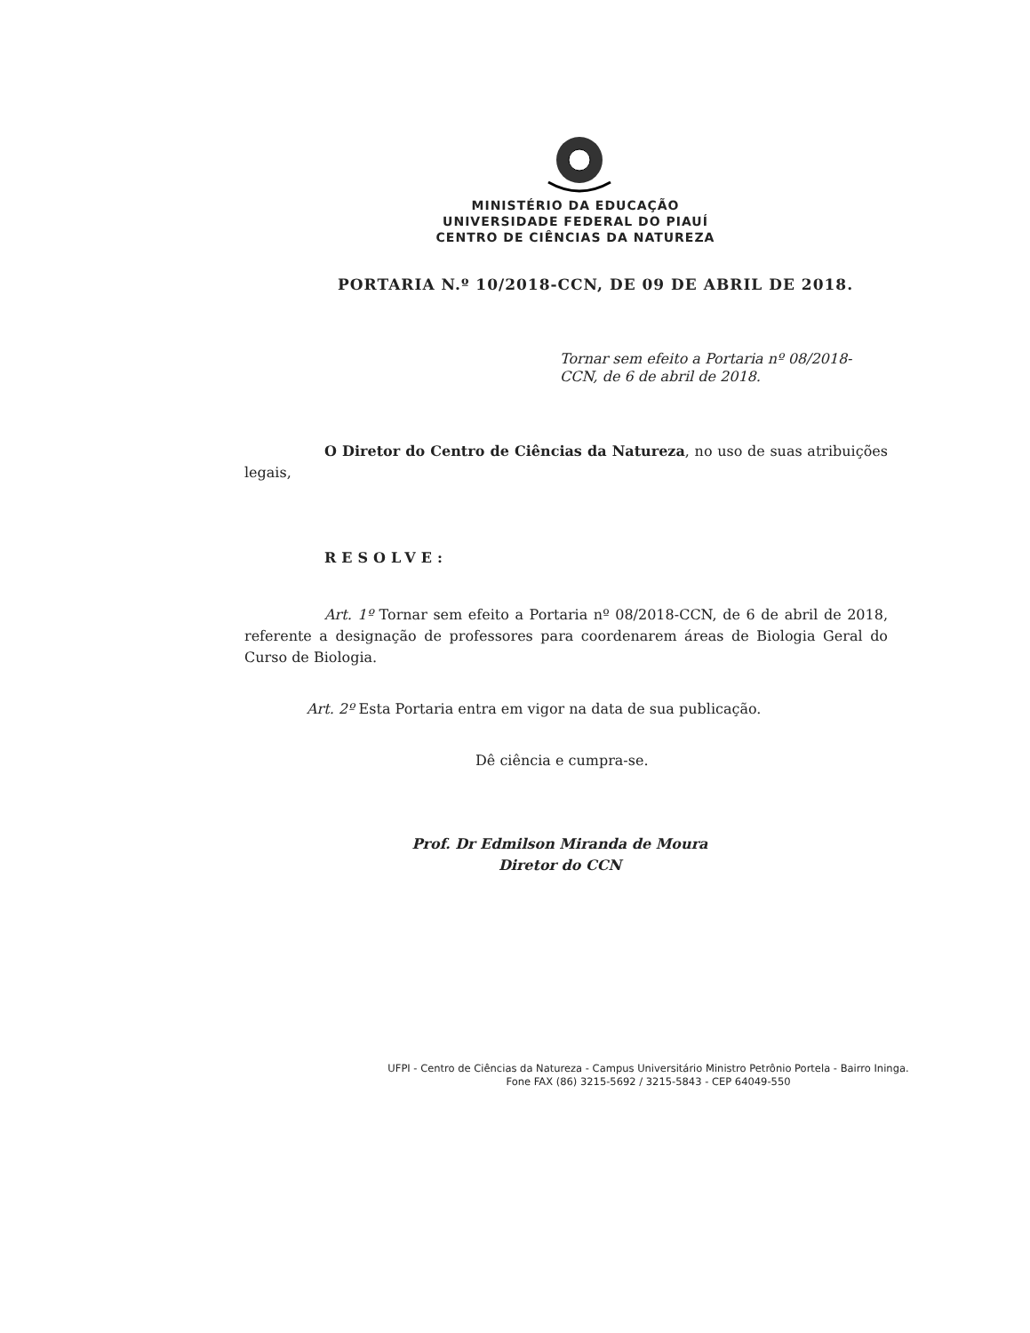MINISTÉRIO DA EDUCAÇÃO
UNIVERSIDADE FEDERAL DO PIAUÍ
CENTRO DE CIÊNCIAS DA NATUREZA
PORTARIA N.º 10/2018-CCN, DE 09 DE ABRIL DE 2018.
Tornar sem efeito a Portaria nº 08/2018-CCN, de 6 de abril de 2018.
O Diretor do Centro de Ciências da Natureza, no uso de suas atribuições legais,
RESOLVE:
Art. 1º Tornar sem efeito a Portaria nº 08/2018-CCN, de 6 de abril de 2018, referente a designação de professores para coordenarem áreas de Biologia Geral do Curso de Biologia.
Art. 2º Esta Portaria entra em vigor na data de sua publicação.
Dê ciência e cumpra-se.
Prof. Dr Edmilson Miranda de Moura
Diretor do CCN
UFPI - Centro de Ciências da Natureza - Campus Universitário Ministro Petrônio Portela - Bairro Ininga.
Fone FAX (86) 3215-5692 / 3215-5843 - CEP 64049-550